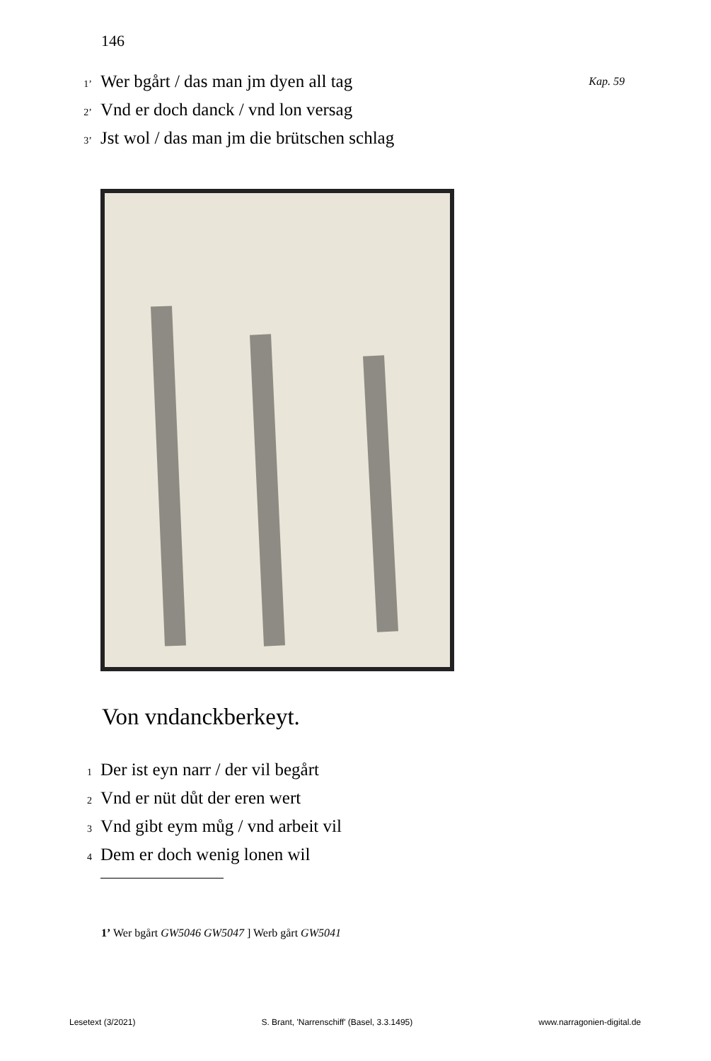146
1’ Wer bgårt / das man jm dyen all tag
2’ Vnd er doch danck / vnd lon versag
3’ Jst wol / das man jm die brütschen schlag
Kap. 59
Von vndanckberkeyt.
1 Der ist eyn narr / der vil begårt
2 Vnd er nüt důt der eren wert
3 Vnd gibt eym můg / vnd arbeit vil
4 Dem er doch wenig lonen wil
1’ Wer bgårt GW5046 GW5047 ] Werb gårt GW5041
Lesetext (3/2021) S. Brant, 'Narrenschiff' (Basel, 3.3.1495) www.narragonien-digital.de